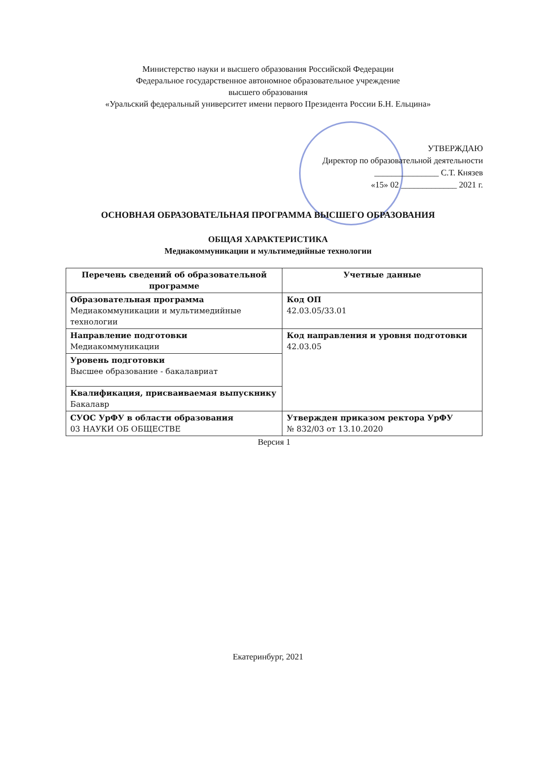Министерство науки и высшего образования Российской Федерации
Федеральное государственное автономное образовательное учреждение
высшего образования
«Уральский федеральный университет имени первого Президента России Б.Н. Ельцина»
УТВЕРЖДАЮ
Директор по образовательной деятельности
_______________ С.Т. Князев
«15» 02 _____________ 2021 г.
ОСНОВНАЯ ОБРАЗОВАТЕЛЬНАЯ ПРОГРАММА ВЫСШЕГО ОБРАЗОВАНИЯ
ОБЩАЯ ХАРАКТЕРИСТИКА
Медиакоммуникации и мультимедийные технологии
| Перечень сведений об образовательной программе | Учетные данные |
| --- | --- |
| Образовательная программа Медиакоммуникации и мультимедийные технологии | Код ОП 42.03.05/33.01 |
| Направление подготовки Медиакоммуникации | Код направления и уровня подготовки 42.03.05 |
| Уровень подготовки Высшее образование - бакалавриат | |
| Квалификация, присваиваемая выпускнику Бакалавр | |
| СУОС УрФУ в области образования 03 НАУКИ ОБ ОБЩЕСТВЕ | Утвержден приказом ректора УрФУ № 832/03 от 13.10.2020 |
Версия 1
Екатеринбург, 2021